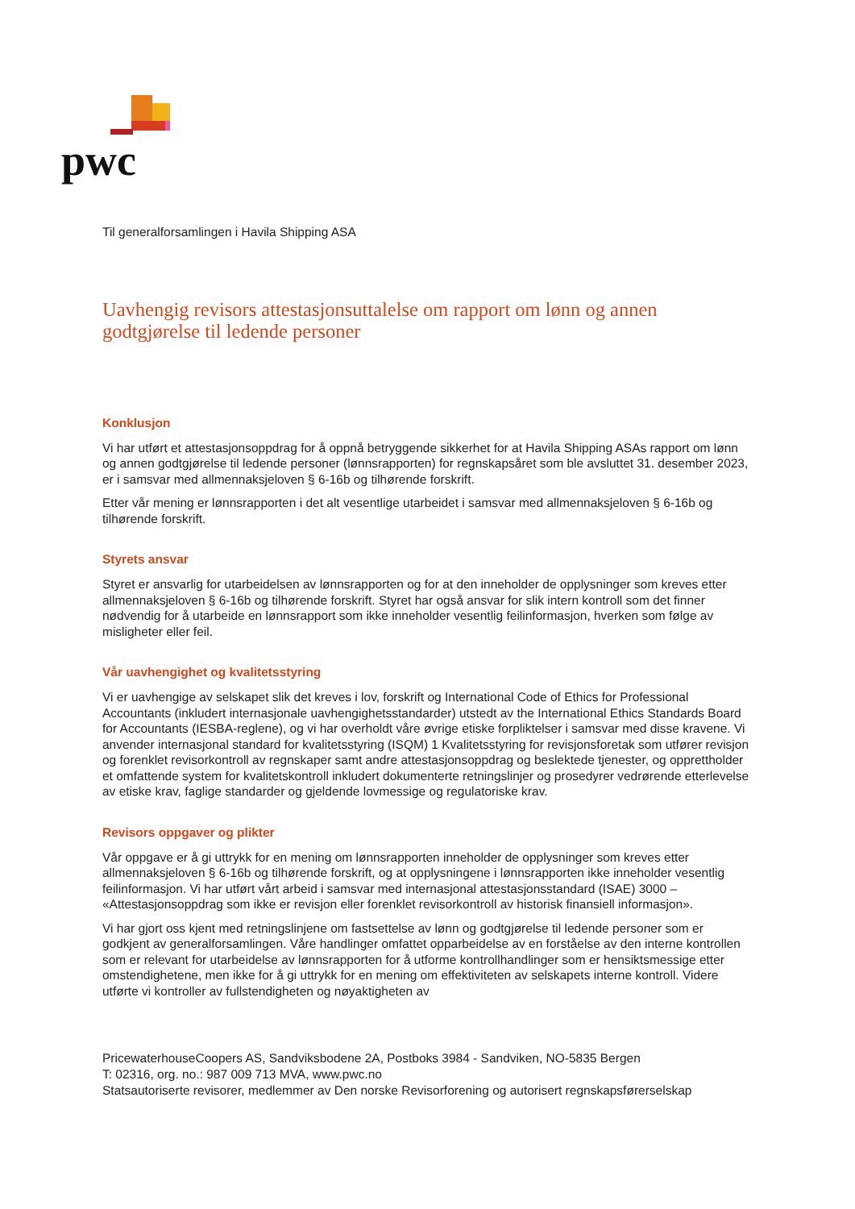pwc
Til generalforsamlingen i Havila Shipping ASA
Uavhengig revisors attestasjonsuttalelse om rapport om lønn og annen godtgjørelse til ledende personer
Konklusjon
Vi har utført et attestasjonsoppdrag for å oppnå betryggende sikkerhet for at Havila Shipping ASAs rapport om lønn og annen godtgjørelse til ledende personer (lønnsrapporten) for regnskapsåret som ble avsluttet 31. desember 2023, er i samsvar med allmennaksjeloven § 6-16b og tilhørende forskrift.
Etter vår mening er lønnsrapporten i det alt vesentlige utarbeidet i samsvar med allmennaksjeloven § 6-16b og tilhørende forskrift.
Styrets ansvar
Styret er ansvarlig for utarbeidelsen av lønnsrapporten og for at den inneholder de opplysninger som kreves etter allmennaksjeloven § 6-16b og tilhørende forskrift. Styret har også ansvar for slik intern kontroll som det finner nødvendig for å utarbeide en lønnsrapport som ikke inneholder vesentlig feilinformasjon, hverken som følge av misligheter eller feil.
Vår uavhengighet og kvalitetsstyring
Vi er uavhengige av selskapet slik det kreves i lov, forskrift og International Code of Ethics for Professional Accountants (inkludert internasjonale uavhengighetsstandarder) utstedt av the International Ethics Standards Board for Accountants (IESBA-reglene), og vi har overholdt våre øvrige etiske forpliktelser i samsvar med disse kravene. Vi anvender internasjonal standard for kvalitetsstyring (ISQM) 1 Kvalitetsstyring for revisjonsforetak som utfører revisjon og forenklet revisorkontroll av regnskaper samt andre attestasjonsoppdrag og beslektede tjenester, og opprettholder et omfattende system for kvalitetskontroll inkludert dokumenterte retningslinjer og prosedyrer vedrørende etterlevelse av etiske krav, faglige standarder og gjeldende lovmessige og regulatoriske krav.
Revisors oppgaver og plikter
Vår oppgave er å gi uttrykk for en mening om lønnsrapporten inneholder de opplysninger som kreves etter allmennaksjeloven § 6-16b og tilhørende forskrift, og at opplysningene i lønnsrapporten ikke inneholder vesentlig feilinformasjon. Vi har utført vårt arbeid i samsvar med internasjonal attestasjonsstandard (ISAE) 3000 – «Attestasjonsoppdrag som ikke er revisjon eller forenklet revisorkontroll av historisk finansiell informasjon».
Vi har gjort oss kjent med retningslinjene om fastsettelse av lønn og godtgjørelse til ledende personer som er godkjent av generalforsamlingen. Våre handlinger omfattet opparbeidelse av en forståelse av den interne kontrollen som er relevant for utarbeidelse av lønnsrapporten for å utforme kontrollhandlinger som er hensiktsmessige etter omstendighetene, men ikke for å gi uttrykk for en mening om effektiviteten av selskapets interne kontroll. Videre utførte vi kontroller av fullstendigheten og nøyaktigheten av
PricewaterhouseCoopers AS, Sandviksbodene 2A, Postboks 3984 - Sandviken, NO-5835 Bergen
T: 02316, org. no.: 987 009 713 MVA, www.pwc.no
Statsautoriserte revisorer, medlemmer av Den norske Revisorforening og autorisert regnskapsførerselskap